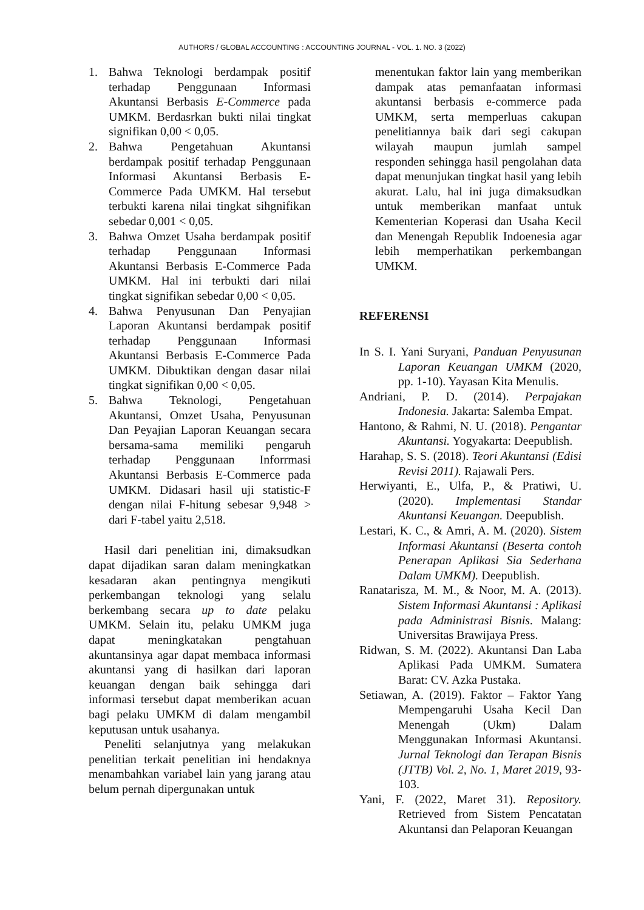AUTHORS / GLOBAL ACCOUNTING : ACCOUNTING JOURNAL - VOL. 1. NO. 3 (2022)
1. Bahwa Teknologi berdampak positif terhadap Penggunaan Informasi Akuntansi Berbasis E-Commerce pada UMKM. Berdasrkan bukti nilai tingkat signifikan 0,00 < 0,05.
2. Bahwa Pengetahuan Akuntansi berdampak positif terhadap Penggunaan Informasi Akuntansi Berbasis E-Commerce Pada UMKM. Hal tersebut terbukti karena nilai tingkat sihgnifikan sebedar 0,001 < 0,05.
3. Bahwa Omzet Usaha berdampak positif terhadap Penggunaan Informasi Akuntansi Berbasis E-Commerce Pada UMKM. Hal ini terbukti dari nilai tingkat signifikan sebedar 0,00 < 0,05.
4. Bahwa Penyusunan Dan Penyajian Laporan Akuntansi berdampak positif terhadap Penggunaan Informasi Akuntansi Berbasis E-Commerce Pada UMKM. Dibuktikan dengan dasar nilai tingkat signifikan 0,00 < 0,05.
5. Bahwa Teknologi, Pengetahuan Akuntansi, Omzet Usaha, Penyusunan Dan Peyajian Laporan Keuangan secara bersama-sama memiliki pengaruh terhadap Penggunaan Inforrmasi Akuntansi Berbasis E-Commerce pada UMKM. Didasari hasil uji statistic-F dengan nilai F-hitung sebesar 9,948 > dari F-tabel yaitu 2,518.
Hasil dari penelitian ini, dimaksudkan dapat dijadikan saran dalam meningkatkan kesadaran akan pentingnya mengikuti perkembangan teknologi yang selalu berkembang secara up to date pelaku UMKM. Selain itu, pelaku UMKM juga dapat meningkatakan pengtahuan akuntansinya agar dapat membaca informasi akuntansi yang di hasilkan dari laporan keuangan dengan baik sehingga dari informasi tersebut dapat memberikan acuan bagi pelaku UMKM di dalam mengambil keputusan untuk usahanya.
Peneliti selanjutnya yang melakukan penelitian terkait penelitian ini hendaknya menambahkan variabel lain yang jarang atau belum pernah dipergunakan untuk
menentukan faktor lain yang memberikan dampak atas pemanfaatan informasi akuntansi berbasis e-commerce pada UMKM, serta memperluas cakupan penelitiannya baik dari segi cakupan wilayah maupun jumlah sampel responden sehingga hasil pengolahan data dapat menunjukan tingkat hasil yang lebih akurat. Lalu, hal ini juga dimaksudkan untuk memberikan manfaat untuk Kementerian Koperasi dan Usaha Kecil dan Menengah Republik Indoenesia agar lebih memperhatikan perkembangan UMKM.
REFERENSI
In S. I. Yani Suryani, Panduan Penyusunan Laporan Keuangan UMKM (2020, pp. 1-10). Yayasan Kita Menulis.
Andriani, P. D. (2014). Perpajakan Indonesia. Jakarta: Salemba Empat.
Hantono, & Rahmi, N. U. (2018). Pengantar Akuntansi. Yogyakarta: Deepublish.
Harahap, S. S. (2018). Teori Akuntansi (Edisi Revisi 2011). Rajawali Pers.
Herwiyanti, E., Ulfa, P., & Pratiwi, U. (2020). Implementasi Standar Akuntansi Keuangan. Deepublish.
Lestari, K. C., & Amri, A. M. (2020). Sistem Informasi Akuntansi (Beserta contoh Penerapan Aplikasi Sia Sederhana Dalam UMKM). Deepublish.
Ranatarisza, M. M., & Noor, M. A. (2013). Sistem Informasi Akuntansi : Aplikasi pada Administrasi Bisnis. Malang: Universitas Brawijaya Press.
Ridwan, S. M. (2022). Akuntansi Dan Laba Aplikasi Pada UMKM. Sumatera Barat: CV. Azka Pustaka.
Setiawan, A. (2019). Faktor – Faktor Yang Mempengaruhi Usaha Kecil Dan Menengah (Ukm) Dalam Menggunakan Informasi Akuntansi. Jurnal Teknologi dan Terapan Bisnis (JTTB) Vol. 2, No. 1, Maret 2019, 93-103.
Yani, F. (2022, Maret 31). Repository. Retrieved from Sistem Pencatatan Akuntansi dan Pelaporan Keuangan